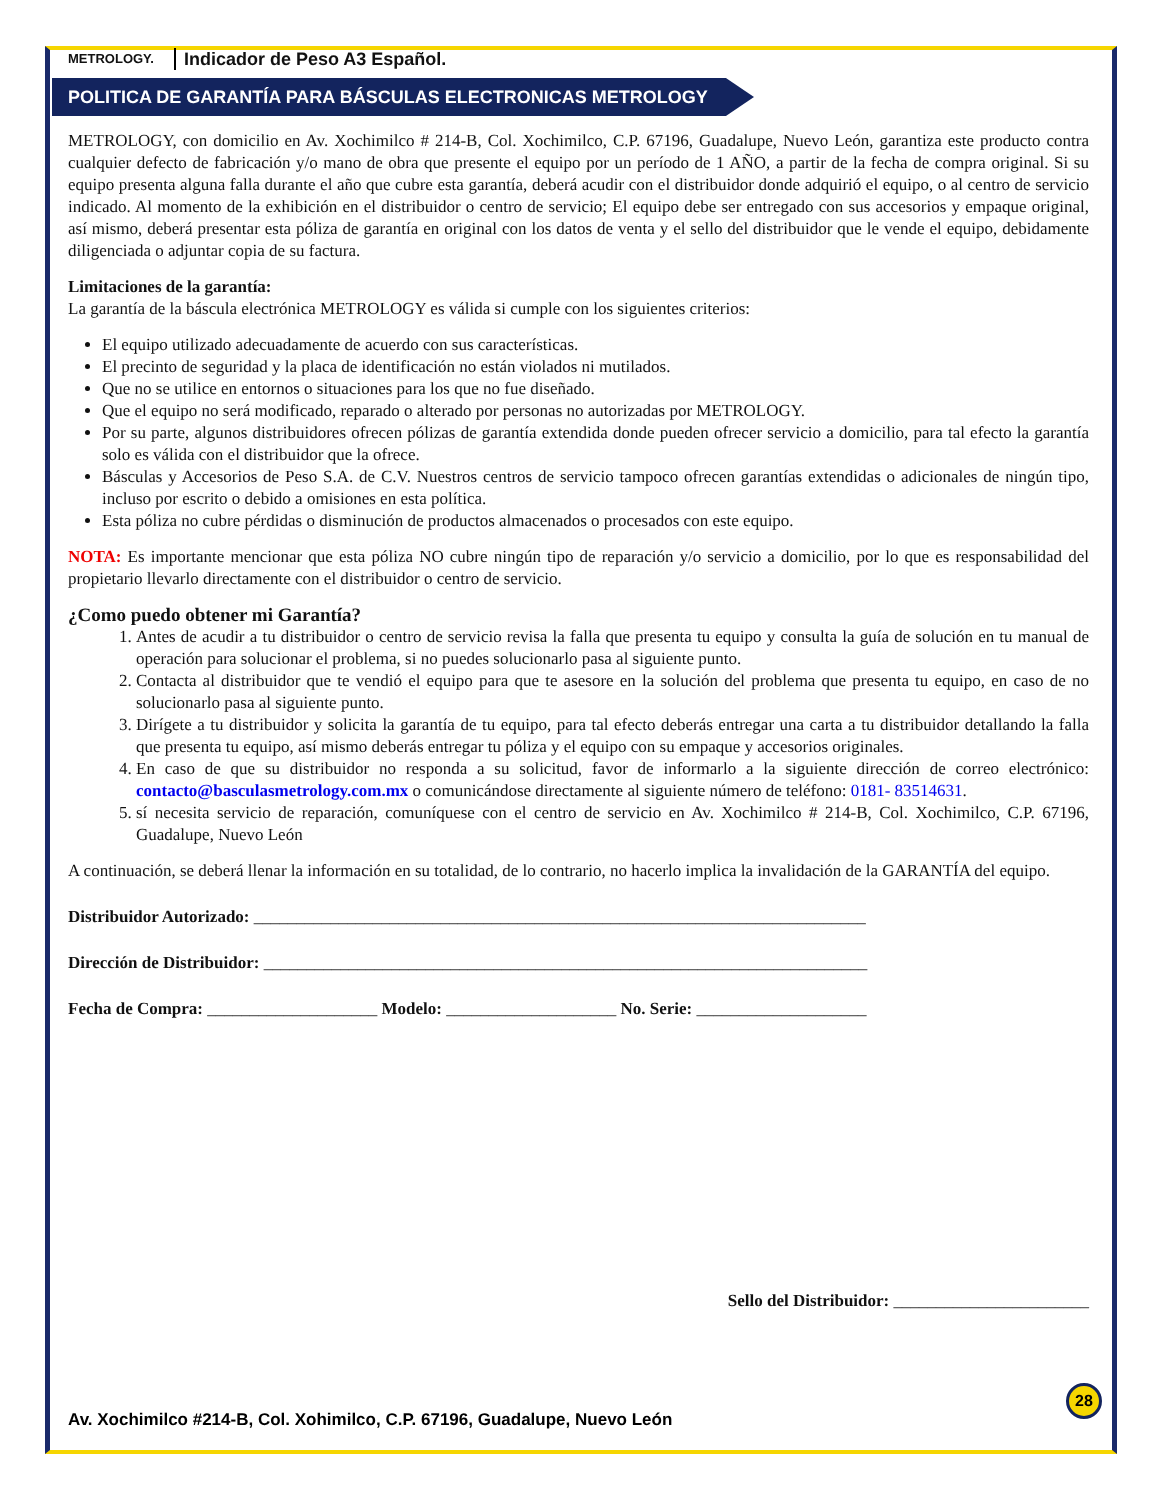METROLOGY. Indicador de Peso A3 Español.
POLITICA DE GARANTÍA PARA BÁSCULAS ELECTRONICAS METROLOGY
METROLOGY, con domicilio en Av. Xochimilco # 214-B, Col. Xochimilco, C.P. 67196, Guadalupe, Nuevo León, garantiza este producto contra cualquier defecto de fabricación y/o mano de obra que presente el equipo por un período de 1 AÑO, a partir de la fecha de compra original. Si su equipo presenta alguna falla durante el año que cubre esta garantía, deberá acudir con el distribuidor donde adquirió el equipo, o al centro de servicio indicado. Al momento de la exhibición en el distribuidor o centro de servicio; El equipo debe ser entregado con sus accesorios y empaque original, así mismo, deberá presentar esta póliza de garantía en original con los datos de venta y el sello del distribuidor que le vende el equipo, debidamente diligenciada o adjuntar copia de su factura.
Limitaciones de la garantía:
La garantía de la báscula electrónica METROLOGY es válida si cumple con los siguientes criterios:
El equipo utilizado adecuadamente de acuerdo con sus características.
El precinto de seguridad y la placa de identificación no están violados ni mutilados.
Que no se utilice en entornos o situaciones para los que no fue diseñado.
Que el equipo no será modificado, reparado o alterado por personas no autorizadas por METROLOGY.
Por su parte, algunos distribuidores ofrecen pólizas de garantía extendida donde pueden ofrecer servicio a domicilio, para tal efecto la garantía solo es válida con el distribuidor que la ofrece.
Básculas y Accesorios de Peso S.A. de C.V. Nuestros centros de servicio tampoco ofrecen garantías extendidas o adicionales de ningún tipo, incluso por escrito o debido a omisiones en esta política.
Esta póliza no cubre pérdidas o disminución de productos almacenados o procesados con este equipo.
NOTA: Es importante mencionar que esta póliza NO cubre ningún tipo de reparación y/o servicio a domicilio, por lo que es responsabilidad del propietario llevarlo directamente con el distribuidor o centro de servicio.
¿Como puedo obtener mi Garantía?
1. Antes de acudir a tu distribuidor o centro de servicio revisa la falla que presenta tu equipo y consulta la guía de solución en tu manual de operación para solucionar el problema, si no puedes solucionarlo pasa al siguiente punto.
2. Contacta al distribuidor que te vendió el equipo para que te asesore en la solución del problema que presenta tu equipo, en caso de no solucionarlo pasa al siguiente punto.
3. Dirígete a tu distribuidor y solicita la garantía de tu equipo, para tal efecto deberás entregar una carta a tu distribuidor detallando la falla que presenta tu equipo, así mismo deberás entregar tu póliza y el equipo con su empaque y accesorios originales.
4. En caso de que su distribuidor no responda a su solicitud, favor de informarlo a la siguiente dirección de correo electrónico: contacto@basculasmetrology.com.mx o comunicándose directamente al siguiente número de teléfono: 0181- 83514631.
5. sí necesita servicio de reparación, comuníquese con el centro de servicio en Av. Xochimilco # 214-B, Col. Xochimilco, C.P. 67196, Guadalupe, Nuevo León
A continuación, se deberá llenar la información en su totalidad, de lo contrario, no hacerlo implica la invalidación de la GARANTÍA del equipo.
Distribuidor Autorizado: ________________________________________________________________________
Dirección de Distribuidor: _______________________________________________________________________
Fecha de Compra: ____________________ Modelo: ____________________ No. Serie: ____________________
Sello del Distribuidor: _______________________
28
Av. Xochimilco #214-B, Col. Xohimilco, C.P. 67196, Guadalupe, Nuevo León